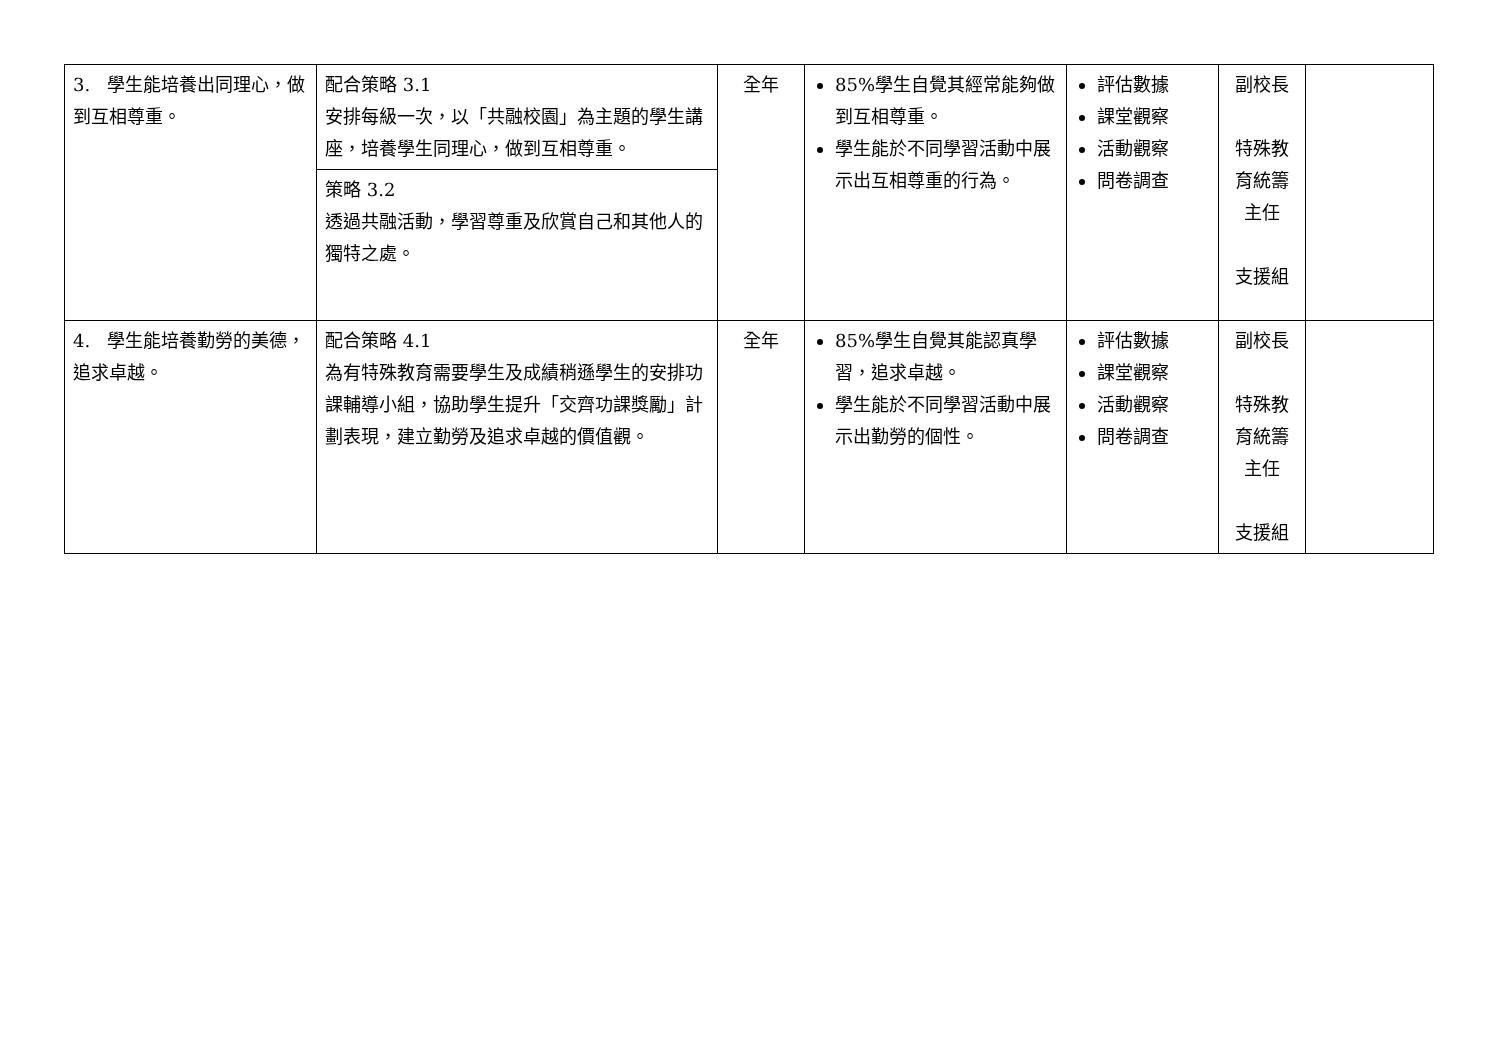| 3. 學生能培養出同理心，做到互相尊重。 | 配合策略 3.1 安排每級一次，以「共融校園」為主題的學生講座，培養學生同理心，做到互相尊重。 策略 3.2 透過共融活動，學習尊重及欣賞自己和其他人的獨特之處。 | 全年 | 85%學生自覺其經常能夠做到互相尊重。 學生能於不同學習活動中展示出互相尊重的行為。 | 評估數據 課堂觀察 活動觀察 問卷調查 | 副校長 特殊教育統籌主任 支援組 | |
| 4. 學生能培養勤勞的美德，追求卓越。 | 配合策略 4.1 為有特殊教育需要學生及成績稍遜學生的安排功課輔導小組，協助學生提升「交齊功課獎勵」計劃表現，建立勤勞及追求卓越的價值觀。 | 全年 | 85%學生自覺其能認真學習，追求卓越。 學生能於不同學習活動中展示出勤勞的個性。 | 評估數據 課堂觀察 活動觀察 問卷調查 | 副校長 特殊教育統籌主任 支援組 | |